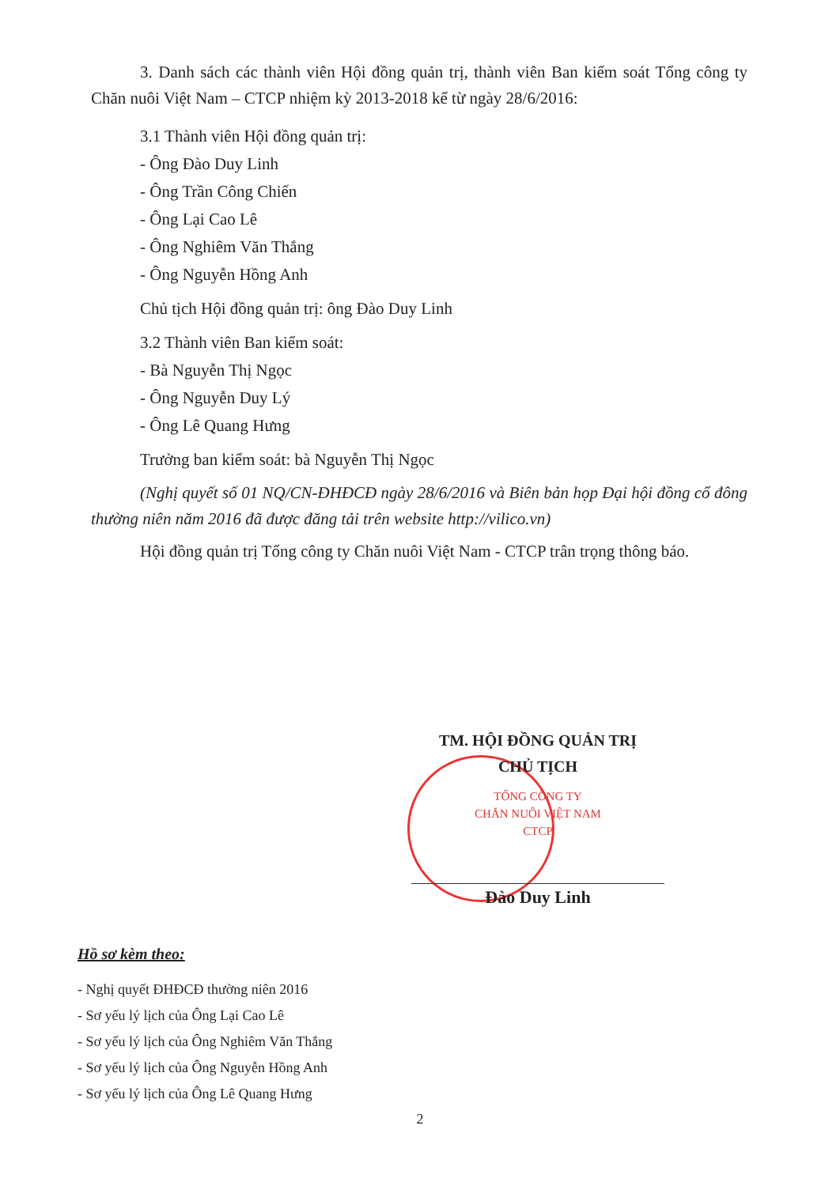3. Danh sách các thành viên Hội đồng quản trị, thành viên Ban kiểm soát Tổng công ty Chăn nuôi Việt Nam – CTCP nhiệm kỳ 2013-2018 kể từ ngày 28/6/2016:
3.1 Thành viên Hội đồng quản trị:
- Ông Đào Duy Linh
- Ông Trần Công Chiến
- Ông Lại Cao Lê
- Ông Nghiêm Văn Thắng
- Ông Nguyễn Hồng Anh
Chủ tịch Hội đồng quản trị: ông Đào Duy Linh
3.2 Thành viên Ban kiểm soát:
- Bà Nguyễn Thị Ngọc
- Ông Nguyễn Duy Lý
- Ông Lê Quang Hưng
Trưởng ban kiểm soát: bà Nguyễn Thị Ngọc
(Nghị quyết số 01 NQ/CN-ĐHĐCĐ ngày 28/6/2016 và Biên bản họp Đại hội đồng cổ đông thường niên năm 2016 đã được đăng tải trên website http://vilico.vn)
Hội đồng quản trị Tổng công ty Chăn nuôi Việt Nam - CTCP trân trọng thông báo.
TM. HỘI ĐỒNG QUẢN TRỊ
CHỦ TỊCH
TỔNG CÔNG TY
CHĂN NUÔI VIỆT NAM
CTCP
Đào Duy Linh
Hồ sơ kèm theo:
- Nghị quyết ĐHĐCĐ thường niên 2016
- Sơ yếu lý lịch của Ông Lại Cao Lê
- Sơ yếu lý lịch của Ông Nghiêm Văn Thắng
- Sơ yếu lý lịch của Ông Nguyễn Hồng Anh
- Sơ yếu lý lịch của Ông Lê Quang Hưng
2